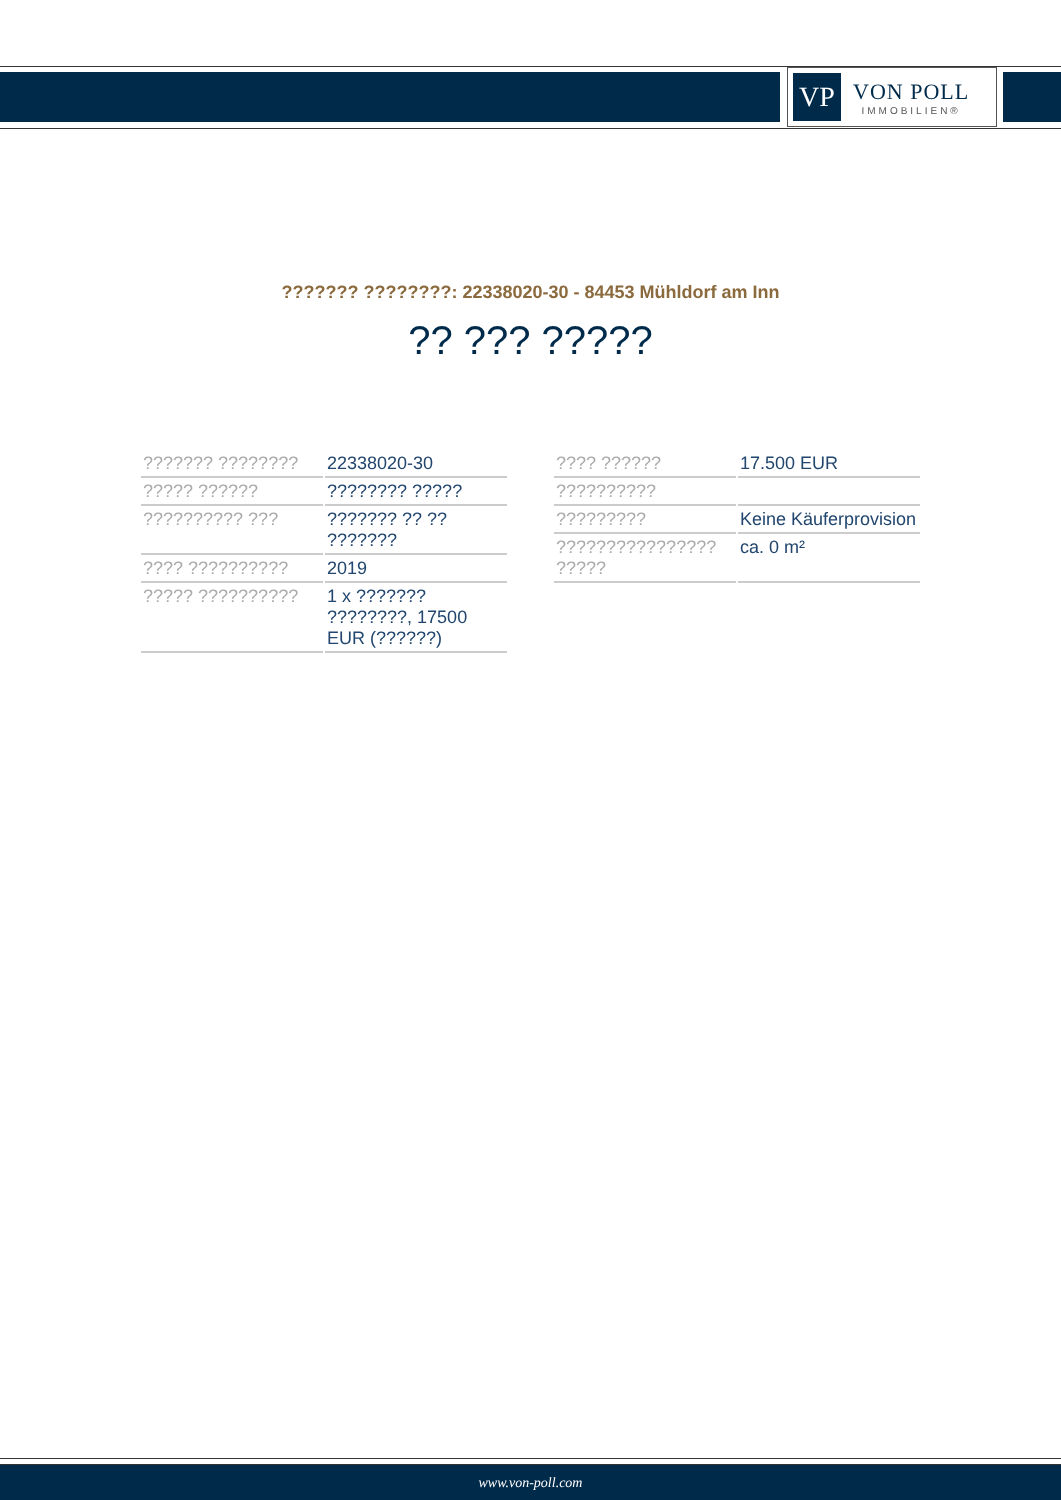VP
VON POLL
IMMOBILIEN®
??????? ????????: 22338020-30 - 84453 Mühldorf am Inn
?? ??? ?????
| ??????? ???????? | 22338020-30 |
| ????? ?????? | ???????? ????? |
| ?????????? ??? | ??????? ?? ?? ??????? |
| ???? ?????????? | 2019 |
| ????? ?????????? | 1 x ??????? ????????, 17500 EUR (??????) |
| ???? ?????? | 17.500 EUR |
| ?????????? | |
| ????????? | Keine Käuferprovision |
| ???????????????? ????? | ca. 0 m² |
www.von-poll.com